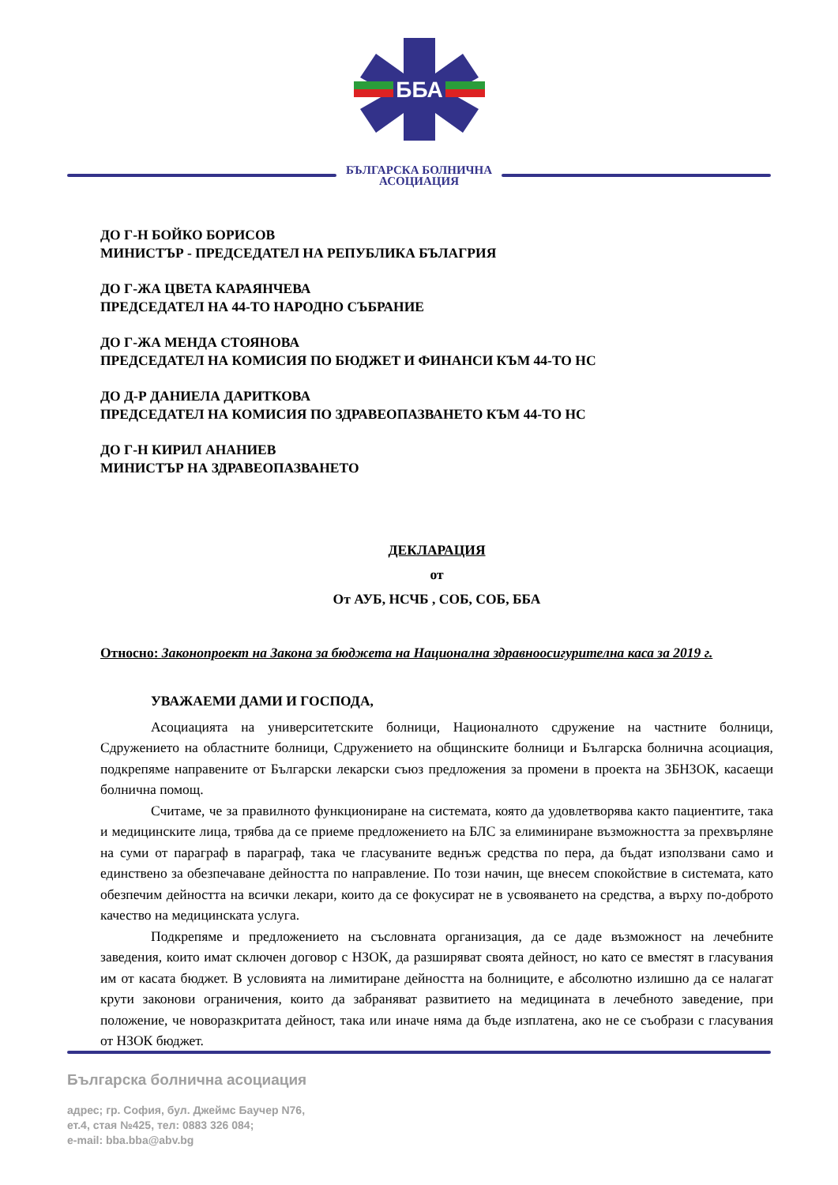ББА
БЪЛГАРСКА БОЛНИЧНА
АСОЦИАЦИЯ
ДО Г-Н БОЙКО БОРИСОВ
МИНИСТЪР - ПРЕДСЕДАТЕЛ НА РЕПУБЛИКА БЪЛАГРИЯ
ДО Г-ЖА ЦВЕТА КАРАЯНЧЕВА
ПРЕДСЕДАТЕЛ НА 44-ТО НАРОДНО СЪБРАНИЕ
ДО Г-ЖА МЕНДА СТОЯНОВА
ПРЕДСЕДАТЕЛ НА КОМИСИЯ ПО БЮДЖЕТ И ФИНАНСИ КЪМ 44-ТО НС
ДО Д-Р ДАНИЕЛА ДАРИТКОВА
ПРЕДСЕДАТЕЛ НА КОМИСИЯ ПО ЗДРАВЕОПАЗВАНЕТО КЪМ 44-ТО НС
ДО Г-Н КИРИЛ АНАНИЕВ
МИНИСТЪР НА ЗДРАВЕОПАЗВАНЕТО
ДЕКЛАРАЦИЯ
от
От АУБ, НСЧБ , СОБ, СОБ, ББА
Относно: Законопроект на Закона за бюджета на Национална здравноосигурителна каса за 2019 г.
УВАЖАЕМИ ДАМИ И ГОСПОДА,
Асоциацията на университетските болници, Националното сдружение на частните болници, Сдружението на областните болници, Сдружението на общинските болници и Българска болнична асоциация, подкрепяме направените от Български лекарски съюз предложения за промени в проекта на ЗБНЗОК, касаещи болнична помощ.
Считаме, че за правилното функциониране на системата, която да удовлетворява както пациентите, така и медицинските лица, трябва да се приеме предложението на БЛС за елиминиране възможността за прехвърляне на суми от параграф в параграф, така че гласуваните веднъж средства по пера, да бъдат използвани само и единствено за обезпечаване дейността по направление. По този начин, ще внесем спокойствие в системата, като обезпечим дейността на всички лекари, които да се фокусират не в усвояването на средства, а върху по-доброто качество на медицинската услуга.
Подкрепяме и предложението на съсловната организация, да се даде възможност на лечебните заведения, които имат сключен договор с НЗОК, да разширяват своята дейност, но като се вместят в гласувания им от касата бюджет. В условията на лимитиране дейността на болниците, е абсолютно излишно да се налагат крути законови ограничения, които да забраняват развитието на медицината в лечебното заведение, при положение, че новоразкритата дейност, така или иначе няма да бъде изплатена, ако не се съобрази с гласувания от НЗОК бюджет.
Българска болнична асоциация
адрес; гр. София, бул. Джеймс Баучер N76,
ет.4, стая №425, тел: 0883 326 084;
e-mail: bba.bba@abv.bg